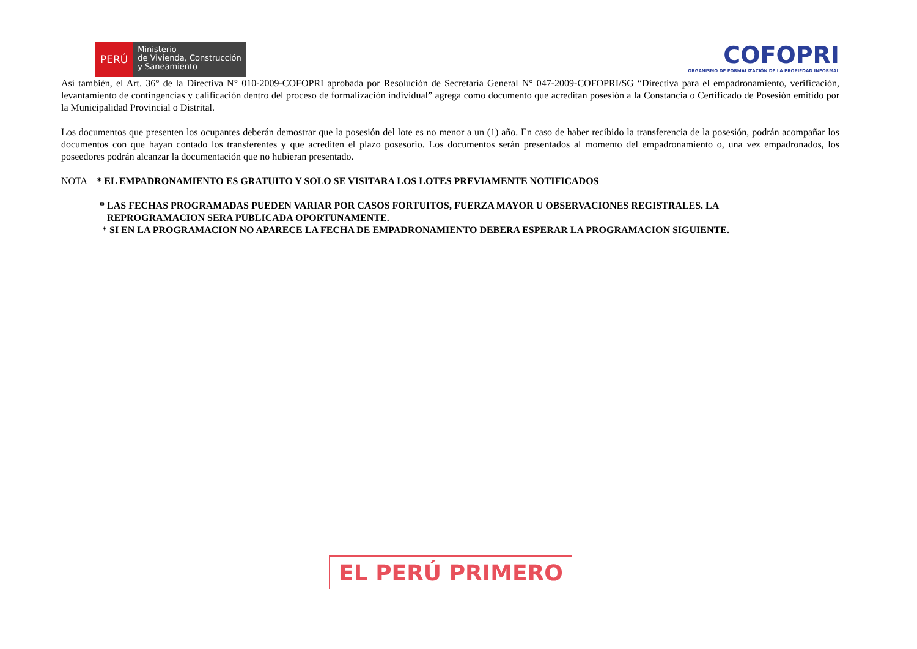PERÚ
Ministerio
de Vivienda, Construcción
y Saneamiento
COFOPRI
ORGANISMO DE FORMALIZACIÓN DE LA PROPIEDAD INFORMAL
Así también, el Art. 36° de la Directiva N° 010-2009-COFOPRI aprobada por Resolución de Secretaría General N° 047-2009-COFOPRI/SG “Directiva para el empadronamiento, verificación, levantamiento de contingencias y calificación dentro del proceso de formalización individual” agrega como documento que acreditan posesión a la Constancia o Certificado de Posesión emitido por la Municipalidad Provincial o Distrital.
Los documentos que presenten los ocupantes deberán demostrar que la posesión del lote es no menor a un (1) año. En caso de haber recibido la transferencia de la posesión, podrán acompañar los documentos con que hayan contado los transferentes y que acrediten el plazo posesorio. Los documentos serán presentados al momento del empadronamiento o, una vez empadronados, los poseedores podrán alcanzar la documentación que no hubieran presentado.
NOTA * EL EMPADRONAMIENTO ES GRATUITO Y SOLO SE VISITARA LOS LOTES PREVIAMENTE NOTIFICADOS
* LAS FECHAS PROGRAMADAS PUEDEN VARIAR POR CASOS FORTUITOS, FUERZA MAYOR U OBSERVACIONES REGISTRALES. LA
REPROGRAMACION SERA PUBLICADA OPORTUNAMENTE.
* SI EN LA PROGRAMACION NO APARECE LA FECHA DE EMPADRONAMIENTO DEBERA ESPERAR LA PROGRAMACION SIGUIENTE.
EL PERÚ PRIMERO